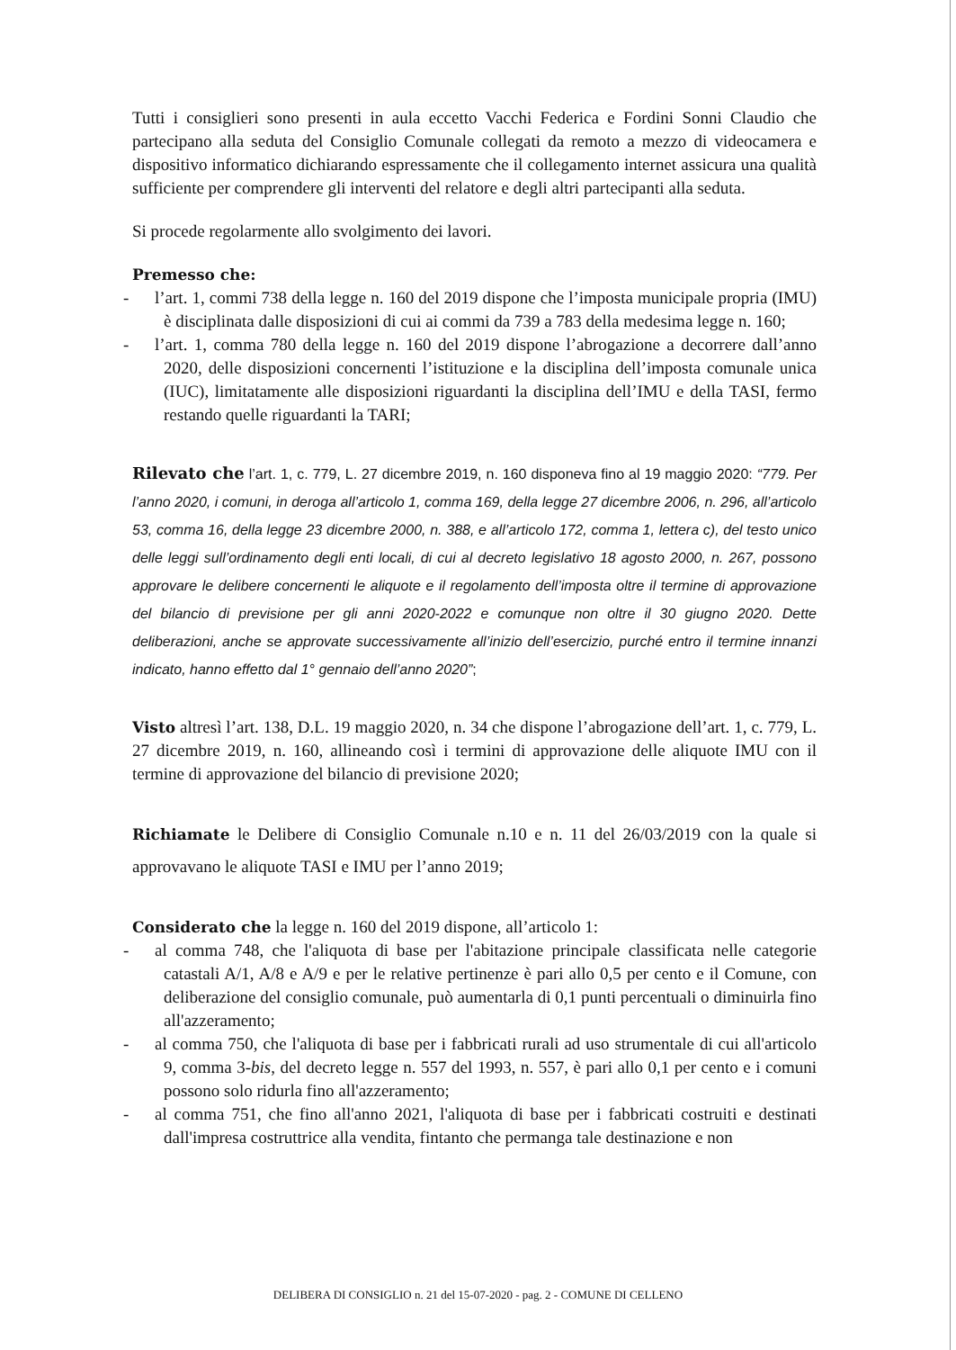Tutti i consiglieri sono presenti in aula eccetto Vacchi Federica e Fordini Sonni Claudio che partecipano alla seduta del Consiglio Comunale collegati da remoto a mezzo di videocamera e dispositivo informatico dichiarando espressamente che il collegamento internet assicura una qualità sufficiente per comprendere gli interventi del relatore e degli altri partecipanti alla seduta.
Si procede regolarmente allo svolgimento dei lavori.
Premesso che:
- l’art. 1, commi 738 della legge n. 160 del 2019 dispone che l’imposta municipale propria (IMU) è disciplinata dalle disposizioni di cui ai commi da 739 a 783 della medesima legge n. 160;
- l’art. 1, comma 780 della legge n. 160 del 2019 dispone l’abrogazione a decorrere dall’anno 2020, delle disposizioni concernenti l’istituzione e la disciplina dell’imposta comunale unica (IUC), limitatamente alle disposizioni riguardanti la disciplina dell’IMU e della TASI, fermo restando quelle riguardanti la TARI;
Rilevato che l’art. 1, c. 779, L. 27 dicembre 2019, n. 160 disponeva fino al 19 maggio 2020: “779. Per l’anno 2020, i comuni, in deroga all’articolo 1, comma 169, della legge 27 dicembre 2006, n. 296, all’articolo 53, comma 16, della legge 23 dicembre 2000, n. 388, e all’articolo 172, comma 1, lettera c), del testo unico delle leggi sull’ordinamento degli enti locali, di cui al decreto legislativo 18 agosto 2000, n. 267, possono approvare le delibere concernenti le aliquote e il regolamento dell’imposta oltre il termine di approvazione del bilancio di previsione per gli anni 2020-2022 e comunque non oltre il 30 giugno 2020. Dette deliberazioni, anche se approvate successivamente all’inizio dell’esercizio, purché entro il termine innanzi indicato, hanno effetto dal 1° gennaio dell’anno 2020”;
Visto altresì l’art. 138, D.L. 19 maggio 2020, n. 34 che dispone l’abrogazione dell’art. 1, c. 779, L. 27 dicembre 2019, n. 160, allineando così i termini di approvazione delle aliquote IMU con il termine di approvazione del bilancio di previsione 2020;
Richiamate le Delibere di Consiglio Comunale n.10 e n. 11 del 26/03/2019 con la quale si approvavano le aliquote TASI e IMU per l’anno 2019;
Considerato che la legge n. 160 del 2019 dispone, all’articolo 1:
- al comma 748, che l'aliquota di base per l'abitazione principale classificata nelle categorie catastali A/1, A/8 e A/9 e per le relative pertinenze è pari allo 0,5 per cento e il Comune, con deliberazione del consiglio comunale, può aumentarla di 0,1 punti percentuali o diminuirla fino all'azzeramento;
- al comma 750, che l'aliquota di base per i fabbricati rurali ad uso strumentale di cui all'articolo 9, comma 3-bis, del decreto legge n. 557 del 1993, n. 557, è pari allo 0,1 per cento e i comuni possono solo ridurla fino all'azzeramento;
- al comma 751, che fino all'anno 2021, l'aliquota di base per i fabbricati costruiti e destinati dall'impresa costruttrice alla vendita, fintanto che permanga tale destinazione e non
DELIBERA DI CONSIGLIO n. 21 del 15-07-2020 - pag. 2 - COMUNE DI CELLENO